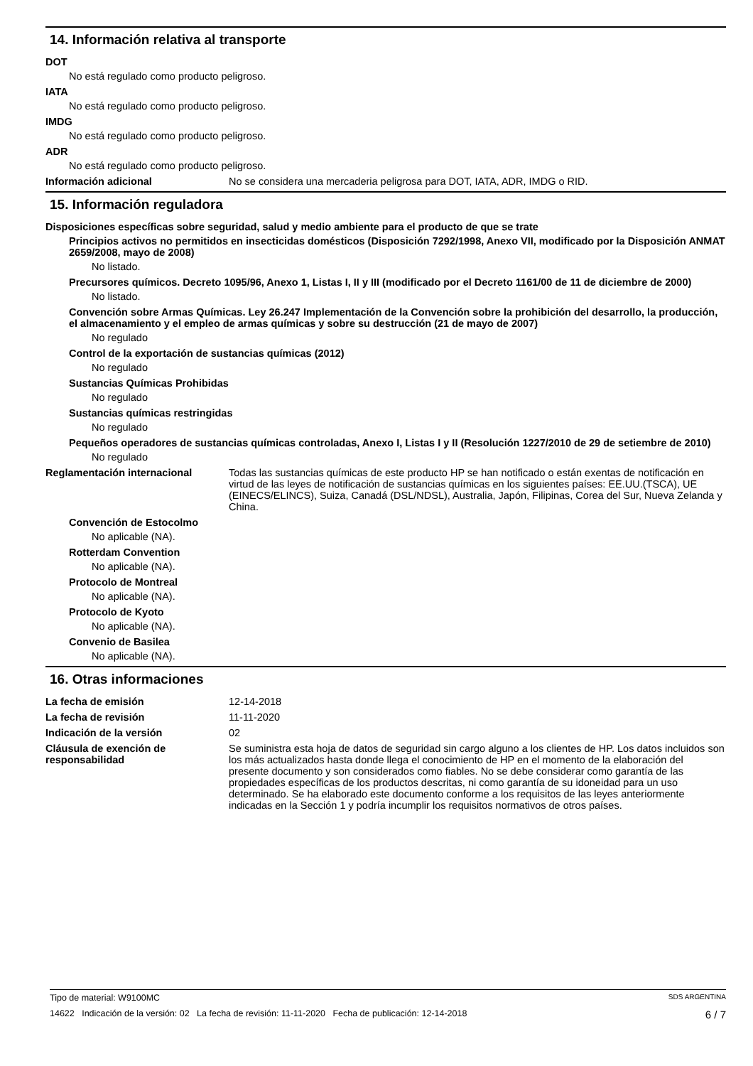14. Información relativa al transporte
DOT
No está regulado como producto peligroso.
IATA
No está regulado como producto peligroso.
IMDG
No está regulado como producto peligroso.
ADR
No está regulado como producto peligroso.
Información adicional No se considera una mercaderia peligrosa para DOT, IATA, ADR, IMDG o RID.
15. Información reguladora
Disposiciones específicas sobre seguridad, salud y medio ambiente para el producto de que se trate
Principios activos no permitidos en insecticidas domésticos (Disposición 7292/1998, Anexo VII, modificado por la Disposición ANMAT 2659/2008, mayo de 2008)
No listado.
Precursores químicos. Decreto 1095/96, Anexo 1, Listas I, II y III (modificado por el Decreto 1161/00 de 11 de diciembre de 2000)
No listado.
Convención sobre Armas Químicas. Ley 26.247 Implementación de la Convención sobre la prohibición del desarrollo, la producción, el almacenamiento y el empleo de armas químicas y sobre su destrucción (21 de mayo de 2007)
No regulado
Control de la exportación de sustancias químicas (2012)
No regulado
Sustancias Químicas Prohibidas
No regulado
Sustancias químicas restringidas
No regulado
Pequeños operadores de sustancias químicas controladas, Anexo I, Listas I y II (Resolución 1227/2010 de 29 de setiembre de 2010)
No regulado
Reglamentación internacional Todas las sustancias químicas de este producto HP se han notificado o están exentas de notificación en virtud de las leyes de notificación de sustancias químicas en los siguientes países: EE.UU.(TSCA), UE (EINECS/ELINCS), Suiza, Canadá (DSL/NDSL), Australia, Japón, Filipinas, Corea del Sur, Nueva Zelanda y China.
Convención de Estocolmo
No aplicable (NA).
Rotterdam Convention
No aplicable (NA).
Protocolo de Montreal
No aplicable (NA).
Protocolo de Kyoto
No aplicable (NA).
Convenio de Basilea
No aplicable (NA).
16. Otras informaciones
La fecha de emisión 12-14-2018
La fecha de revisión 11-11-2020
Indicación de la versión 02
Cláusula de exención de responsabilidad
Se suministra esta hoja de datos de seguridad sin cargo alguno a los clientes de HP. Los datos incluidos son los más actualizados hasta donde llega el conocimiento de HP en el momento de la elaboración del presente documento y son considerados como fiables. No se debe considerar como garantía de las propiedades específicas de los productos descritas, ni como garantía de su idoneidad para un uso determinado. Se ha elaborado este documento conforme a los requisitos de las leyes anteriormente indicadas en la Sección 1 y podría incumplir los requisitos normativos de otros países.
Tipo de material: W9100MC SDS ARGENTINA
14622 Indicación de la versión: 02 La fecha de revisión: 11-11-2020 Fecha de publicación: 12-14-2018 6 / 7